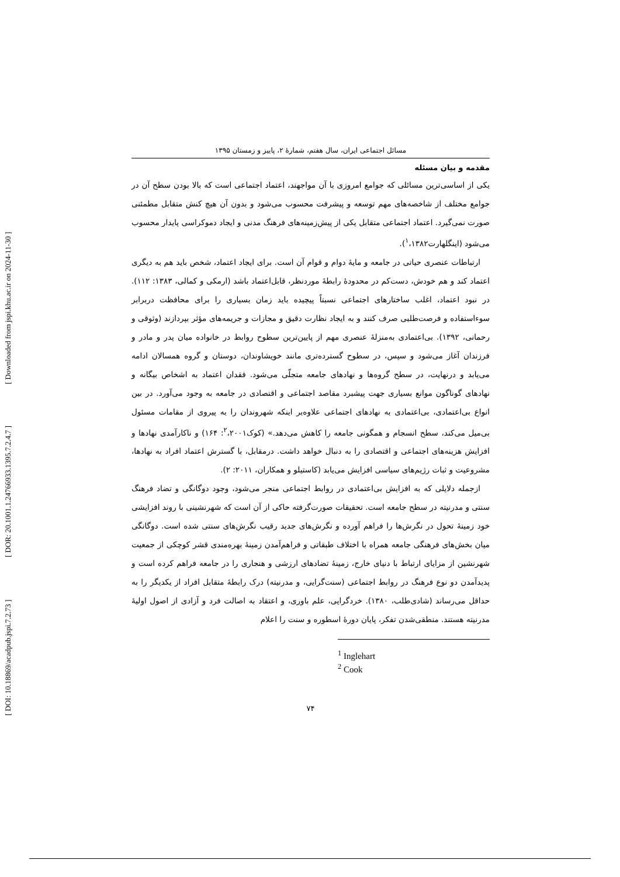[ DOI: 10.18869/acadpub.jspi.7.2.73 ] [ DOR: 20.1001.1.24766933.1395.7.2.4.7 ] [ Downloaded from jspi.khu.ac.ir on 2024-11-30 ]
مسائل اجتماعی ایران، سال هفتم، شمارۀ ۲، پاییز و زمستان ۱۳۹۵
مقدمه و بیان مسئله
یکی از اساسی‌ترین مسائلی که جوامع امروزی با آن مواجهند، اعتماد اجتماعی است که بالا بودن سطح آن در جوامع مختلف از شاخصه‌های مهم توسعه و پیشرفت محسوب می‌شود و بدون آن هیچ کنش متقابل مطمئنی صورت نمی‌گیرد. اعتماد اجتماعی متقابل یکی از پیش‌زمینه‌های فرهنگ مدنی و ایجاد دموکراسی پایدار محسوب می‌شود (اینگلهارت<sup>۱</sup>،۱۳۸۲).
ارتباطات عنصری حیاتی در جامعه و مایۀ دوام و قوام آن است. برای ایجاد اعتماد، شخص باید هم به دیگری اعتماد کند و هم خودش، دست‌کم در محدودۀ رابطۀ موردنظر، قابل‌اعتماد باشد (ارمکی و کمالی، ۱۳۸۳: ۱۱۲). در نبود اعتماد، اغلب ساختارهای اجتماعی نسبتاً پیچیده باید زمان بسیاری را برای محافظت دربرابر سوءاستفاده و فرصت‌طلبی صرف کنند و به ایجاد نظارت دقیق و مجازات و جریمه‌های مؤثر بپردازند (وثوقی و رحمانی، ۱۳۹۲). بی‌اعتمادی به‌منزلۀ عنصری مهم از پایین‌ترین سطوح روابط در خانواده میان پدر و مادر و فرزندان آغاز می‌شود و سپس، در سطوح گسترده‌تری مانند خویشاوندان، دوستان و گروه همسالان ادامه می‌یابد و درنهایت، در سطح گروه‌ها و نهادهای جامعه متجلّی می‌شود. فقدان اعتماد به اشخاص بیگانه و نهادهای گوناگون موانع بسیاری جهت پیشبرد مقاصد اجتماعی و اقتصادی در جامعه به وجود می‌آورد. در بین انواع بی‌اعتمادی، بی‌اعتمادی به نهادهای اجتماعی علاوه‌بر اینکه شهروندان را به پیروی از مقامات مسئول بی‌میل می‌کند، سطح انسجام و همگونی جامعه را کاهش می‌دهد.» (کوک<sup>۲</sup>،۲۰۰۱: ۱۶۴) و ناکارآمدی نهادها و افزایش هزینه‌های اجتماعی و اقتصادی را به دنبال خواهد داشت. درمقابل، با گسترش اعتماد افراد به نهادها، مشروعیت و ثبات رژیم‌های سیاسی افزایش می‌یابد (کاستیلو و همکاران، ۲۰۱۱: ۲).
ازجمله دلایلی که به افزایش بی‌اعتمادی در روابط اجتماعی منجر می‌شود، وجود دوگانگی و تضاد فرهنگ سنتی و مدرنیته در سطح جامعه است. تحقیقات صورت‌گرفته حاکی از آن است که شهرنشینی با روند افزایشی خود زمینۀ تحول در نگرش‌ها را فراهم آورده و نگرش‌های جدید رقیب نگرش‌های سنتی شده است. دوگانگی میان بخش‌های فرهنگی جامعه همراه با اختلاف طبقاتی و فراهم‌آمدن زمینۀ بهره‌مندی قشر کوچکی از جمعیت شهرنشین از مزایای ارتباط با دنیای خارج، زمینۀ تضادهای ارزشی و هنجاری را در جامعه فراهم کرده است و پدیدآمدن دو نوع فرهنگ در روابط اجتماعی (سنت‌گرایی، و مدرنیته) درک رابطۀ متقابل افراد از یکدیگر را به حداقل می‌رساند (شادی‌طلب، ۱۳۸۰). خردگرایی، علم باوری، و اعتقاد به اصالت فرد و آزادی از اصول اولیۀ مدرنیته هستند. منطقی‌شدن تفکر، پایان دورۀ اسطوره و سنت را اعلام
<sup>1</sup> Inglehart
<sup>2</sup> Cook
۷۴